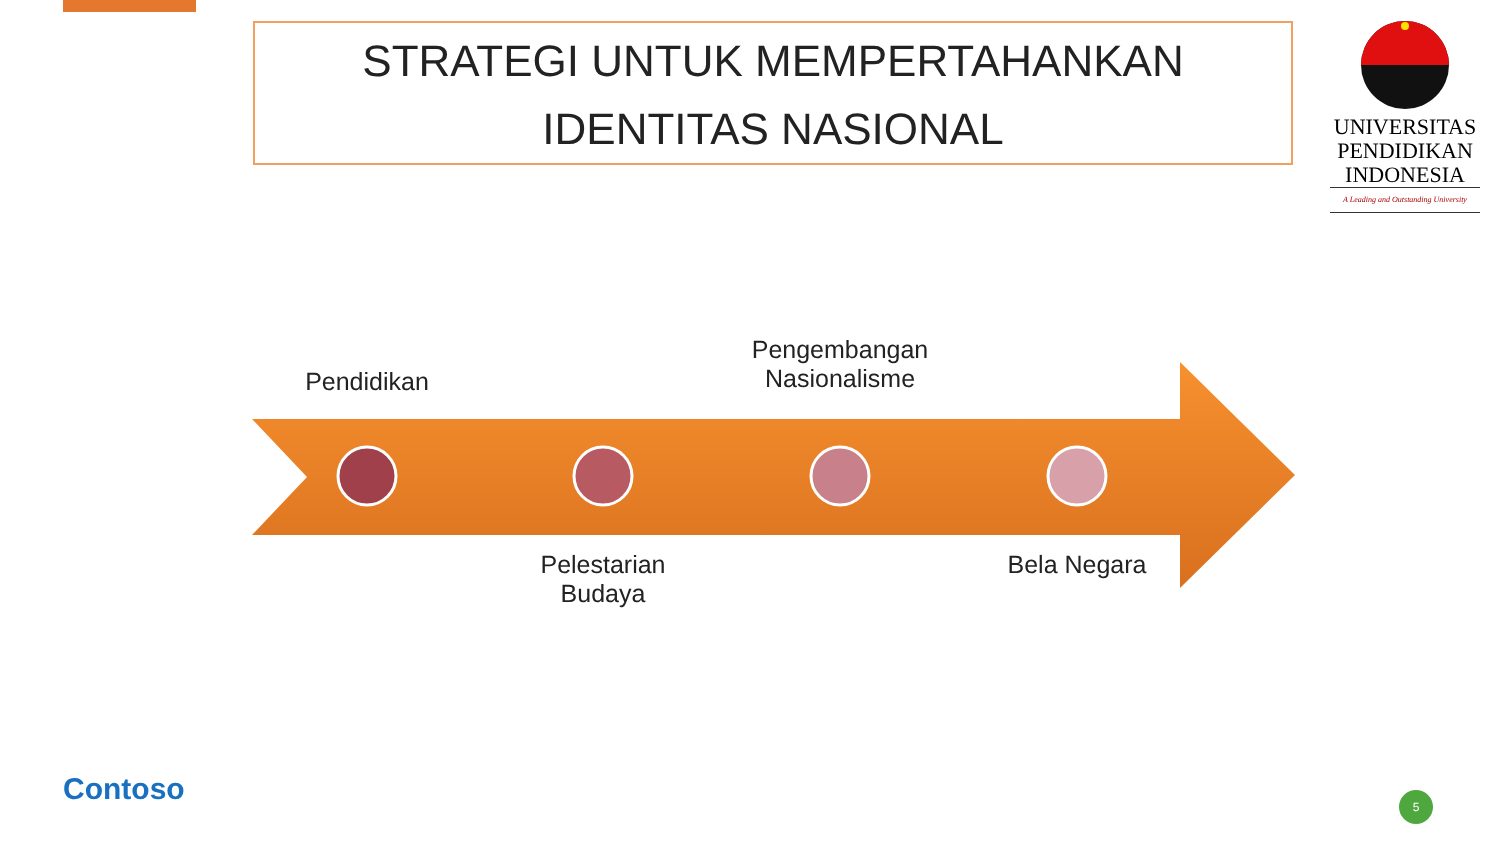STRATEGI UNTUK MEMPERTAHANKAN
IDENTITAS NASIONAL
UNIVERSITAS
PENDIDIKAN
INDONESIA
A Leading and Outstanding University
Pendidikan
Pengembangan
Nasionalisme
Pelestarian
Budaya
Bela Negara
Contoso 5